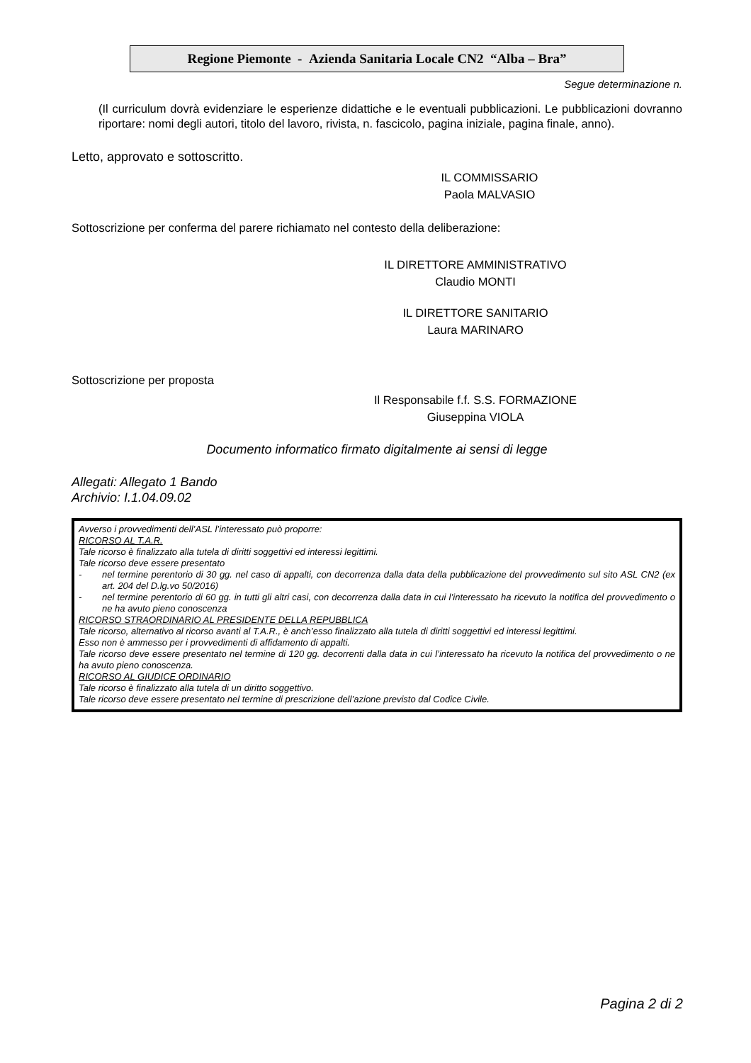Regione Piemonte - Azienda Sanitaria Locale CN2 “Alba – Bra”
Segue determinazione n.
(Il curriculum dovrà evidenziare le esperienze didattiche e le eventuali pubblicazioni. Le pubblicazioni dovranno riportare: nomi degli autori, titolo del lavoro, rivista, n. fascicolo, pagina iniziale, pagina finale, anno).
Letto, approvato e sottoscritto.
IL COMMISSARIO
Paola MALVASIO
Sottoscrizione per conferma del parere richiamato nel contesto della deliberazione:
IL DIRETTORE AMMINISTRATIVO
Claudio MONTI
IL DIRETTORE SANITARIO
Laura MARINARO
Sottoscrizione per proposta
Il Responsabile f.f. S.S. FORMAZIONE
Giuseppina VIOLA
Documento informatico firmato digitalmente ai sensi di legge
Allegati: Allegato 1 Bando
Archivio: I.1.04.09.02
Avverso i provvedimenti dell’ASL l’interessato può proporre:
RICORSO AL T.A.R.
Tale ricorso è finalizzato alla tutela di diritti soggettivi ed interessi legittimi.
Tale ricorso deve essere presentato
- nel termine perentorio di 30 gg. nel caso di appalti, con decorrenza dalla data della pubblicazione del provvedimento sul sito ASL CN2 (ex art. 204 del D.lg.vo 50/2016)
- nel termine perentorio di 60 gg. in tutti gli altri casi, con decorrenza dalla data in cui l’interessato ha ricevuto la notifica del provvedimento o ne ha avuto pieno conoscenza
RICORSO STRAORDINARIO AL PRESIDENTE DELLA REPUBBLICA
Tale ricorso, alternativo al ricorso avanti al T.A.R., è anch’esso finalizzato alla tutela di diritti soggettivi ed interessi legittimi.
Esso non è ammesso per i provvedimenti di affidamento di appalti.
Tale ricorso deve essere presentato nel termine di 120 gg. decorrenti dalla data in cui l’interessato ha ricevuto la notifica del provvedimento o ne ha avuto pieno conoscenza.
RICORSO AL GIUDICE ORDINARIO
Tale ricorso è finalizzato alla tutela di un diritto soggettivo.
Tale ricorso deve essere presentato nel termine di prescrizione dell’azione previsto dal Codice Civile.
Pagina 2 di 2